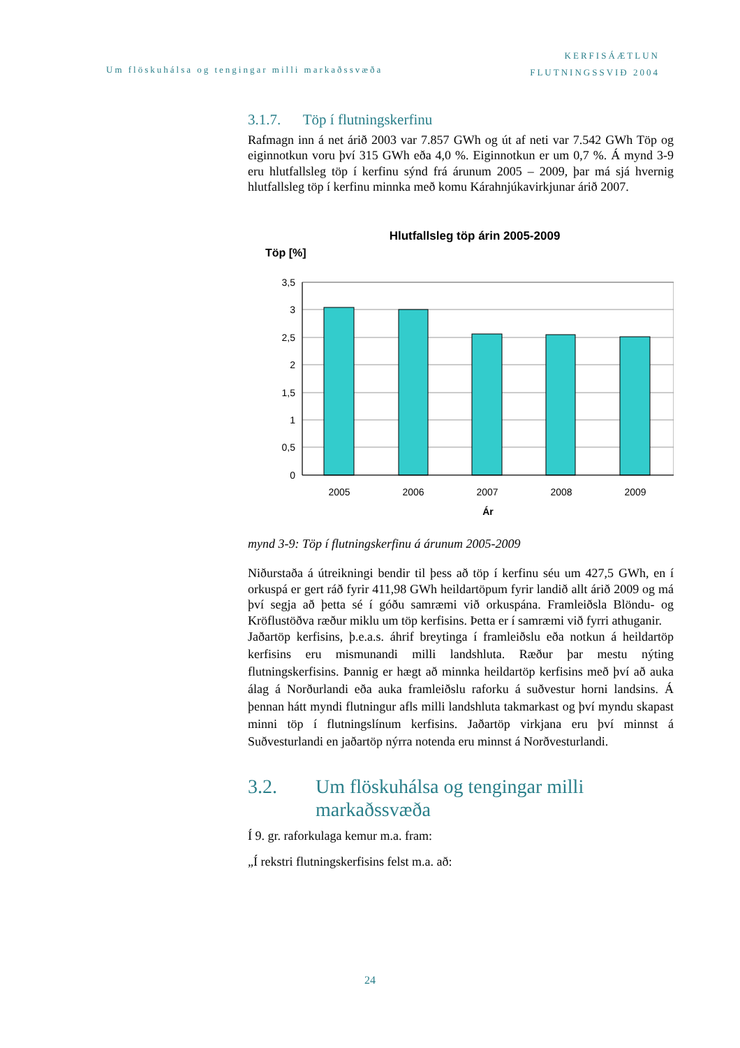Um flöskuhálsa og tengingar milli markaðssvæða
KERFISÁÆTLUN
FLUTNINGSSVIÐ 2004
3.1.7. Töp í flutningskerfinu
Rafmagn inn á net árið 2003 var 7.857 GWh og út af neti var 7.542 GWh Töp og eiginnotkun voru því 315 GWh eða 4,0 %. Eiginnotkun er um 0,7 %. Á mynd 3-9 eru hlutfallsleg töp í kerfinu sýnd frá árunum 2005 – 2009, þar má sjá hvernig hlutfallsleg töp í kerfinu minnka með komu Kárahnjúkavirkjunar árið 2007.
Hlutfallsleg töp árin 2005-2009
Töp [%]
3,5
3
2,5
2
1,5
1
0,5
0
2005
2006
2007
2008
2009
Ár
mynd 3-9: Töp í flutningskerfinu á árunum 2005-2009
Niðurstaða á útreikningi bendir til þess að töp í kerfinu séu um 427,5 GWh, en í orkuspá er gert ráð fyrir 411,98 GWh heildartöpum fyrir landið allt árið 2009 og má því segja að þetta sé í góðu samræmi við orkuspána. Framleiðsla Blöndu- og Kröflustöðva ræður miklu um töp kerfisins. Þetta er í samræmi við fyrri athuganir.
Jaðartöp kerfisins, þ.e.a.s. áhrif breytinga í framleiðslu eða notkun á heildartöp kerfisins eru mismunandi milli landshluta. Ræður þar mestu nýting flutningskerfisins. Þannig er hægt að minnka heildartöp kerfisins með því að auka álag á Norðurlandi eða auka framleiðslu raforku á suðvestur horni landsins. Á þennan hátt myndi flutningur afls milli landshluta takmarkast og því myndu skapast minni töp í flutningslínum kerfisins. Jaðartöp virkjana eru því minnst á Suðvesturlandi en jaðartöp nýrra notenda eru minnst á Norðvesturlandi.
3.2. Um flöskuhálsa og tengingar milli markaðssvæða
Í 9. gr. raforkulaga kemur m.a. fram:
„Í rekstri flutningskerfisins felst m.a. að:
24